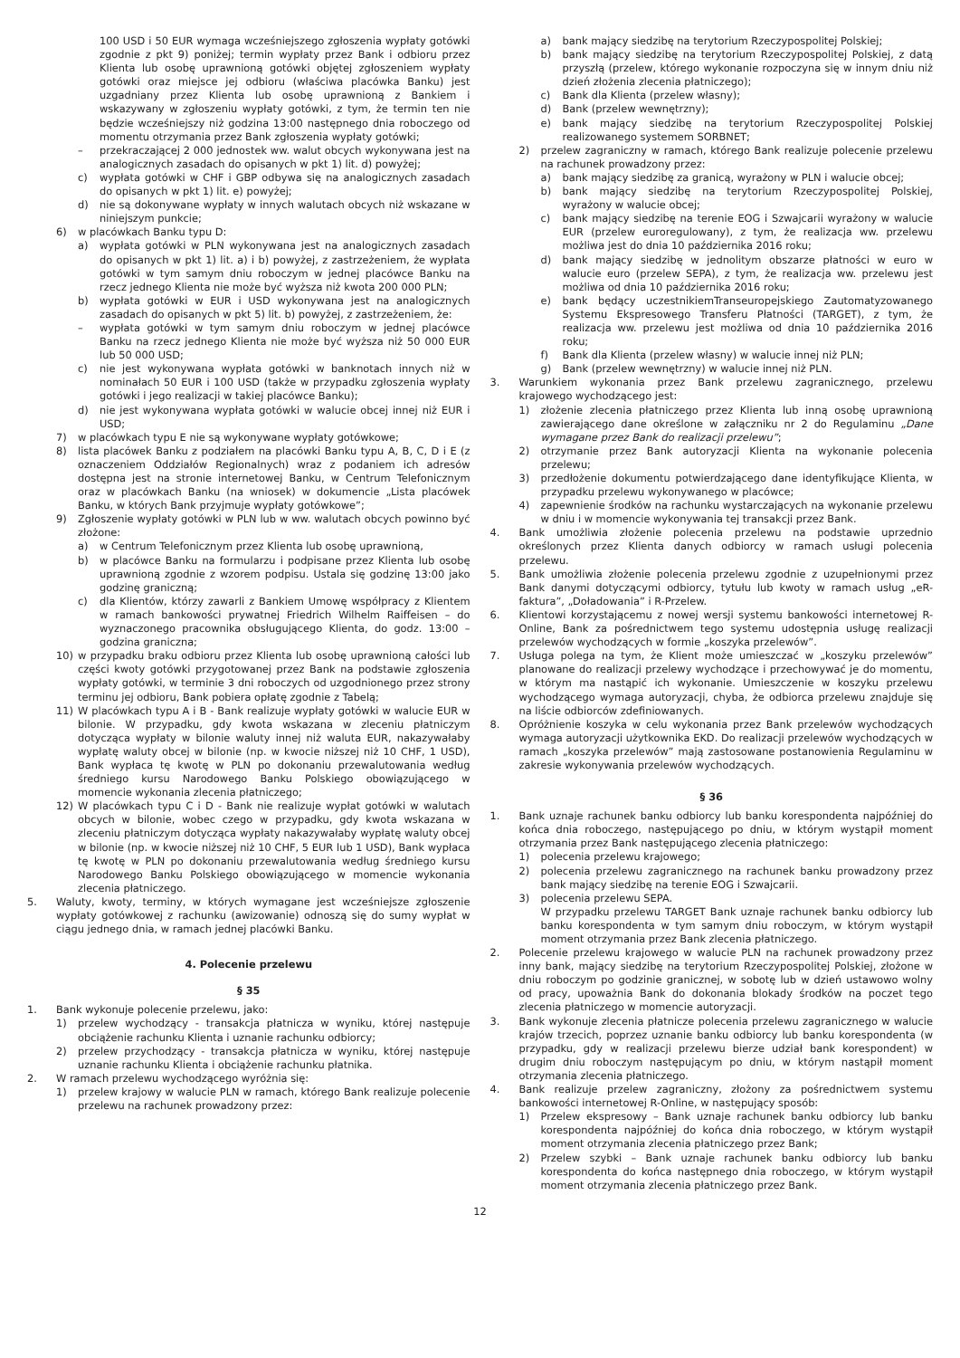100 USD i 50 EUR wymaga wcześniejszego zgłoszenia wypłaty gotówki zgodnie z pkt 9) poniżej; termin wypłaty przez Bank i odbioru przez Klienta lub osobę uprawnioną gotówki objętej zgłoszeniem wypłaty gotówki oraz miejsce jej odbioru (właściwa placówka Banku) jest uzgadniany przez Klienta lub osobę uprawnioną z Bankiem i wskazywany w zgłoszeniu wypłaty gotówki, z tym, że termin ten nie będzie wcześniejszy niż godzina 13:00 następnego dnia roboczego od momentu otrzymania przez Bank zgłoszenia wypłaty gotówki;
– przekraczającej 2 000 jednostek ww. walut obcych wykonywana jest na analogicznych zasadach do opisanych w pkt 1) lit. d) powyżej;
c) wypłata gotówki w CHF i GBP odbywa się na analogicznych zasadach do opisanych w pkt 1) lit. e) powyżej;
d) nie są dokonywane wypłaty w innych walutach obcych niż wskazane w niniejszym punkcie;
6) w placówkach Banku typu D:
a) wypłata gotówki w PLN wykonywana jest na analogicznych zasadach do opisanych w pkt 1) lit. a) i b) powyżej, z zastrzeżeniem, że wypłata gotówki w tym samym dniu roboczym w jednej placówce Banku na rzecz jednego Klienta nie może być wyższa niż kwota 200 000 PLN;
b) wypłata gotówki w EUR i USD wykonywana jest na analogicznych zasadach do opisanych w pkt 5) lit. b) powyżej, z zastrzeżeniem, że:
– wypłata gotówki w tym samym dniu roboczym w jednej placówce Banku na rzecz jednego Klienta nie może być wyższa niż 50 000 EUR lub 50 000 USD;
c) nie jest wykonywana wypłata gotówki w banknotach innych niż w nominałach 50 EUR i 100 USD (także w przypadku zgłoszenia wypłaty gotówki i jego realizacji w takiej placówce Banku);
d) nie jest wykonywana wypłata gotówki w walucie obcej innej niż EUR i USD;
7) w placówkach typu E nie są wykonywane wypłaty gotówkowe;
8) lista placówek Banku z podziałem na placówki Banku typu A, B, C, D i E (z oznaczeniem Oddziałów Regionalnych) wraz z podaniem ich adresów dostępna jest na stronie internetowej Banku, w Centrum Telefonicznym oraz w placówkach Banku (na wniosek) w dokumencie „Lista placówek Banku, w których Bank przyjmuje wypłaty gotówkowe”;
9) Zgłoszenie wypłaty gotówki w PLN lub w ww. walutach obcych powinno być złożone:
a) w Centrum Telefonicznym przez Klienta lub osobę uprawnioną,
b) w placówce Banku na formularzu i podpisane przez Klienta lub osobę uprawnioną zgodnie z wzorem podpisu. Ustala się godzinę 13:00 jako godzinę graniczną;
c) dla Klientów, którzy zawarli z Bankiem Umowę współpracy z Klientem w ramach bankowości prywatnej Friedrich Wilhelm Raiffeisen – do wyznaczonego pracownika obsługującego Klienta, do godz. 13:00 – godzina graniczna;
10) w przypadku braku odbioru przez Klienta lub osobę uprawnioną całości lub części kwoty gotówki przygotowanej przez Bank na podstawie zgłoszenia wypłaty gotówki, w terminie 3 dni roboczych od uzgodnionego przez strony terminu jej odbioru, Bank pobiera opłatę zgodnie z Tabelą;
11) W placówkach typu A i B - Bank realizuje wypłaty gotówki w walucie EUR w bilonie. W przypadku, gdy kwota wskazana w zleceniu płatniczym dotycząca wypłaty w bilonie waluty innej niż waluta EUR, nakazywałaby wypłatę waluty obcej w bilonie (np. w kwocie niższej niż 10 CHF, 1 USD), Bank wypłaca tę kwotę w PLN po dokonaniu przewalutowania według średniego kursu Narodowego Banku Polskiego obowiązującego w momencie wykonania zlecenia płatniczego;
12) W placówkach typu C i D - Bank nie realizuje wypłat gotówki w walutach obcych w bilonie, wobec czego w przypadku, gdy kwota wskazana w zleceniu płatniczym dotycząca wypłaty nakazywałaby wypłatę waluty obcej w bilonie (np. w kwocie niższej niż 10 CHF, 5 EUR lub 1 USD), Bank wypłaca tę kwotę w PLN po dokonaniu przewalutowania według średniego kursu Narodowego Banku Polskiego obowiązującego w momencie wykonania zlecenia płatniczego.
5. Waluty, kwoty, terminy, w których wymagane jest wcześniejsze zgłoszenie wypłaty gotówkowej z rachunku (awizowanie) odnoszą się do sumy wypłat w ciągu jednego dnia, w ramach jednej placówki Banku.
4. Polecenie przelewu
§ 35
1. Bank wykonuje polecenie przelewu, jako:
1) przelew wychodzący - transakcja płatnicza w wyniku, której następuje obciążenie rachunku Klienta i uznanie rachunku odbiorcy;
2) przelew przychodzący - transakcja płatnicza w wyniku, której następuje uznanie rachunku Klienta i obciążenie rachunku płatnika.
2. W ramach przelewu wychodzącego wyróżnia się:
1) przelew krajowy w walucie PLN w ramach, którego Bank realizuje polecenie przelewu na rachunek prowadzony przez:
a) bank mający siedzibę na terytorium Rzeczypospolitej Polskiej;
b) bank mający siedzibę na terytorium Rzeczypospolitej Polskiej, z datą przyszłą (przelew, którego wykonanie rozpoczyna się w innym dniu niż dzień złożenia zlecenia płatniczego);
c) Bank dla Klienta (przelew własny);
d) Bank (przelew wewnętrzny);
e) bank mający siedzibę na terytorium Rzeczypospolitej Polskiej realizowanego systemem SORBNET;
2) przelew zagraniczny w ramach, którego Bank realizuje polecenie przelewu na rachunek prowadzony przez:
a) bank mający siedzibę za granicą, wyrażony w PLN i walucie obcej;
b) bank mający siedzibę na terytorium Rzeczypospolitej Polskiej, wyrażony w walucie obcej;
c) bank mający siedzibę na terenie EOG i Szwajcarii wyrażony w walucie EUR (przelew euroregulowany), z tym, że realizacja ww. przelewu możliwa jest do dnia 10 października 2016 roku;
d) bank mający siedzibę w jednolitym obszarze płatności w euro w walucie euro (przelew SEPA), z tym, że realizacja ww. przelewu jest możliwa od dnia 10 października 2016 roku;
e) bank będący uczestnikiemTranseuropejskiego Zautomatyzowanego Systemu Ekspresowego Transferu Płatności (TARGET), z tym, że realizacja ww. przelewu jest możliwa od dnia 10 października 2016 roku;
f) Bank dla Klienta (przelew własny) w walucie innej niż PLN;
g) Bank (przelew wewnętrzny) w walucie innej niż PLN.
3. Warunkiem wykonania przez Bank przelewu zagranicznego, przelewu krajowego wychodzącego jest:
1) złożenie zlecenia płatniczego przez Klienta lub inną osobę uprawnioną zawierającego dane określone w załączniku nr 2 do Regulaminu „Dane wymagane przez Bank do realizacji przelewu”;
2) otrzymanie przez Bank autoryzacji Klienta na wykonanie polecenia przelewu;
3) przedłożenie dokumentu potwierdzającego dane identyfikujące Klienta, w przypadku przelewu wykonywanego w placówce;
4) zapewnienie środków na rachunku wystarczających na wykonanie przelewu w dniu i w momencie wykonywania tej transakcji przez Bank.
4. Bank umożliwia złożenie polecenia przelewu na podstawie uprzednio określonych przez Klienta danych odbiorcy w ramach usługi polecenia przelewu.
5. Bank umożliwia złożenie polecenia przelewu zgodnie z uzupełnionymi przez Bank danymi dotyczącymi odbiorcy, tytułu lub kwoty w ramach usług „eR-faktura”, „Doładowania” i R-Przelew.
6. Klientowi korzystającemu z nowej wersji systemu bankowości internetowej R-Online, Bank za pośrednictwem tego systemu udostępnia usługę realizacji przelewów wychodzących w formie „koszyka przelewów”.
7. Usługa polega na tym, że Klient może umieszczać w „koszyku przelewów” planowane do realizacji przelewy wychodzące i przechowywać je do momentu, w którym ma nastąpić ich wykonanie. Umieszczenie w koszyku przelewu wychodzącego wymaga autoryzacji, chyba, że odbiorca przelewu znajduje się na liście odbiorców zdefiniowanych.
8. Opróżnienie koszyka w celu wykonania przez Bank przelewów wychodzących wymaga autoryzacji użytkownika EKD. Do realizacji przelewów wychodzących w ramach „koszyka przelewów” mają zastosowane postanowienia Regulaminu w zakresie wykonywania przelewów wychodzących.
§ 36
1. Bank uznaje rachunek banku odbiorcy lub banku korespondenta najpóźniej do końca dnia roboczego, następującego po dniu, w którym wystąpił moment otrzymania przez Bank następującego zlecenia płatniczego:
1) polecenia przelewu krajowego;
2) polecenia przelewu zagranicznego na rachunek banku prowadzony przez bank mający siedzibę na terenie EOG i Szwajcarii.
3) polecenia przelewu SEPA.
W przypadku przelewu TARGET Bank uznaje rachunek banku odbiorcy lub banku korespondenta w tym samym dniu roboczym, w którym wystąpił moment otrzymania przez Bank zlecenia płatniczego.
2. Polecenie przelewu krajowego w walucie PLN na rachunek prowadzony przez inny bank, mający siedzibę na terytorium Rzeczypospolitej Polskiej, złożone w dniu roboczym po godzinie granicznej, w sobotę lub w dzień ustawowo wolny od pracy, upoważnia Bank do dokonania blokady środków na poczet tego zlecenia płatniczego w momencie autoryzacji.
3. Bank wykonuje zlecenia płatnicze polecenia przelewu zagranicznego w walucie krajów trzecich, poprzez uznanie banku odbiorcy lub banku korespondenta (w przypadku, gdy w realizacji przelewu bierze udział bank korespondent) w drugim dniu roboczym następującym po dniu, w którym nastąpił moment otrzymania zlecenia płatniczego.
4. Bank realizuje przelew zagraniczny, złożony za pośrednictwem systemu bankowości internetowej R-Online, w następujący sposób:
1) Przelew ekspresowy – Bank uznaje rachunek banku odbiorcy lub banku korespondenta najpóźniej do końca dnia roboczego, w którym wystąpił moment otrzymania zlecenia płatniczego przez Bank;
2) Przelew szybki – Bank uznaje rachunek banku odbiorcy lub banku korespondenta do końca następnego dnia roboczego, w którym wystąpił moment otrzymania zlecenia płatniczego przez Bank.
12